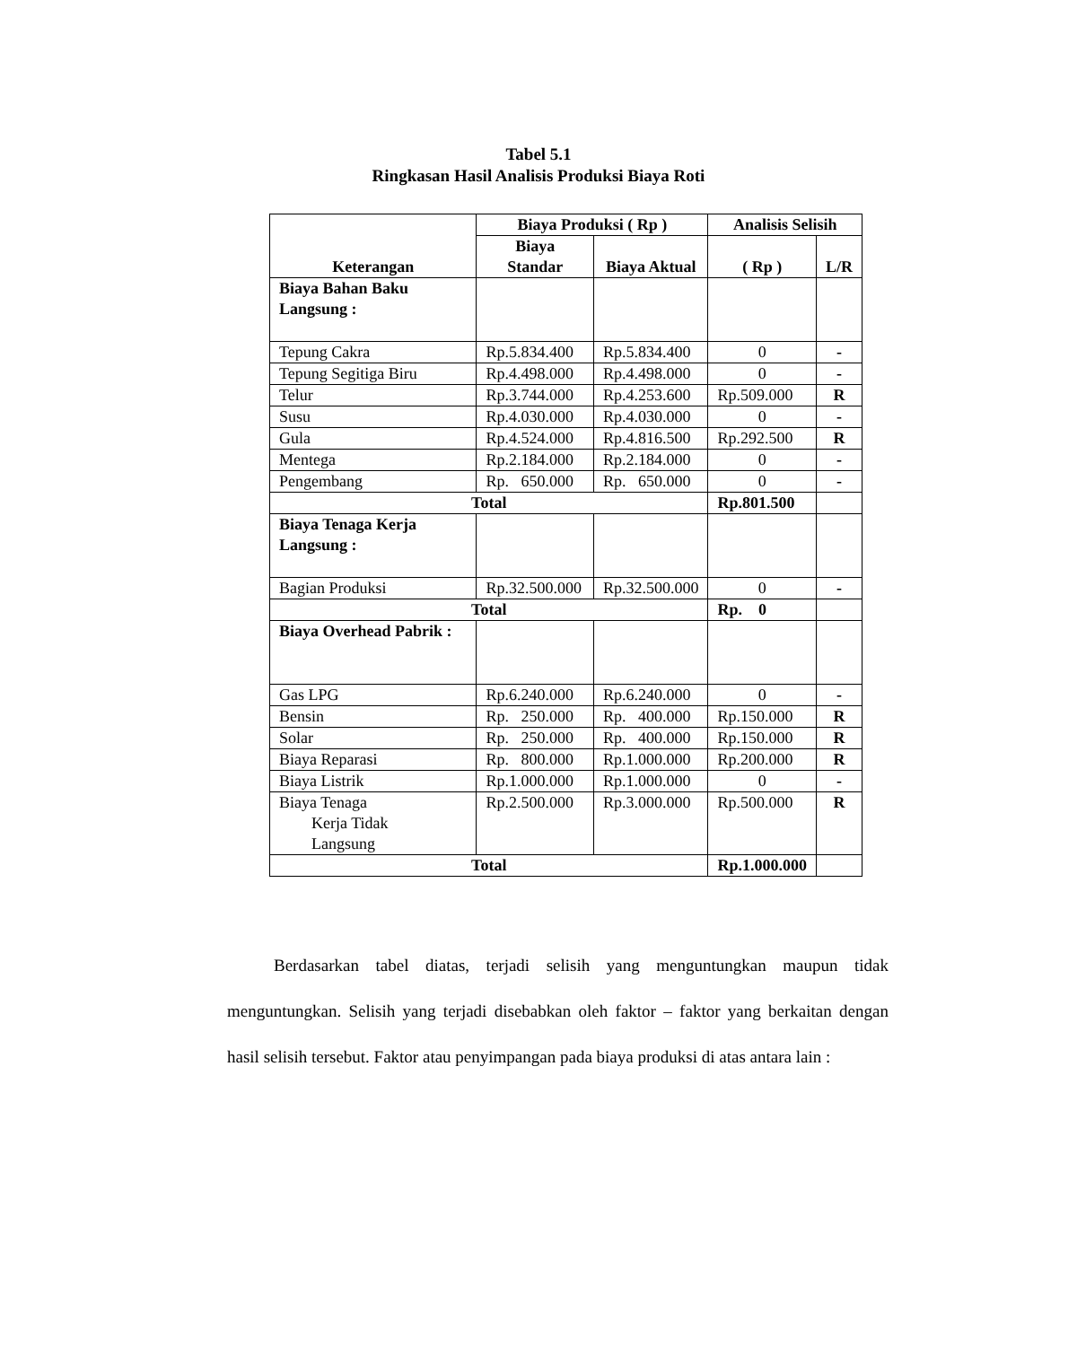Tabel 5.1
Ringkasan Hasil Analisis Produksi Biaya Roti
| Keterangan | Biaya Produksi ( Rp ) | | Analisis Selisih | |
| --- | --- | --- | --- | --- |
| | Biaya Standar | Biaya Aktual | ( Rp ) | L/R |
| Biaya Bahan Baku Langsung : | | | | |
| Tepung Cakra | Rp.5.834.400 | Rp.5.834.400 | 0 | - |
| Tepung Segitiga Biru | Rp.4.498.000 | Rp.4.498.000 | 0 | - |
| Telur | Rp.3.744.000 | Rp.4.253.600 | Rp.509.000 | R |
| Susu | Rp.4.030.000 | Rp.4.030.000 | 0 | - |
| Gula | Rp.4.524.000 | Rp.4.816.500 | Rp.292.500 | R |
| Mentega | Rp.2.184.000 | Rp.2.184.000 | 0 | - |
| Pengembang | Rp. 650.000 | Rp. 650.000 | 0 | - |
| Total | | | Rp.801.500 | |
| Biaya Tenaga Kerja Langsung : | | | | |
| Bagian Produksi | Rp.32.500.000 | Rp.32.500.000 | 0 | - |
| Total | | | Rp. 0 | |
| Biaya Overhead Pabrik : | | | | |
| Gas LPG | Rp.6.240.000 | Rp.6.240.000 | 0 | - |
| Bensin | Rp. 250.000 | Rp. 400.000 | Rp.150.000 | R |
| Solar | Rp. 250.000 | Rp. 400.000 | Rp.150.000 | R |
| Biaya Reparasi | Rp. 800.000 | Rp.1.000.000 | Rp.200.000 | R |
| Biaya Listrik | Rp.1.000.000 | Rp.1.000.000 | 0 | - |
| Biaya Tenaga Kerja Tidak Langsung | Rp.2.500.000 | Rp.3.000.000 | Rp.500.000 | R |
| Total | | | Rp.1.000.000 | |
Berdasarkan tabel diatas, terjadi selisih yang menguntungkan maupun tidak menguntungkan. Selisih yang terjadi disebabkan oleh faktor – faktor yang berkaitan dengan hasil selisih tersebut. Faktor atau penyimpangan pada biaya produksi di atas antara lain :